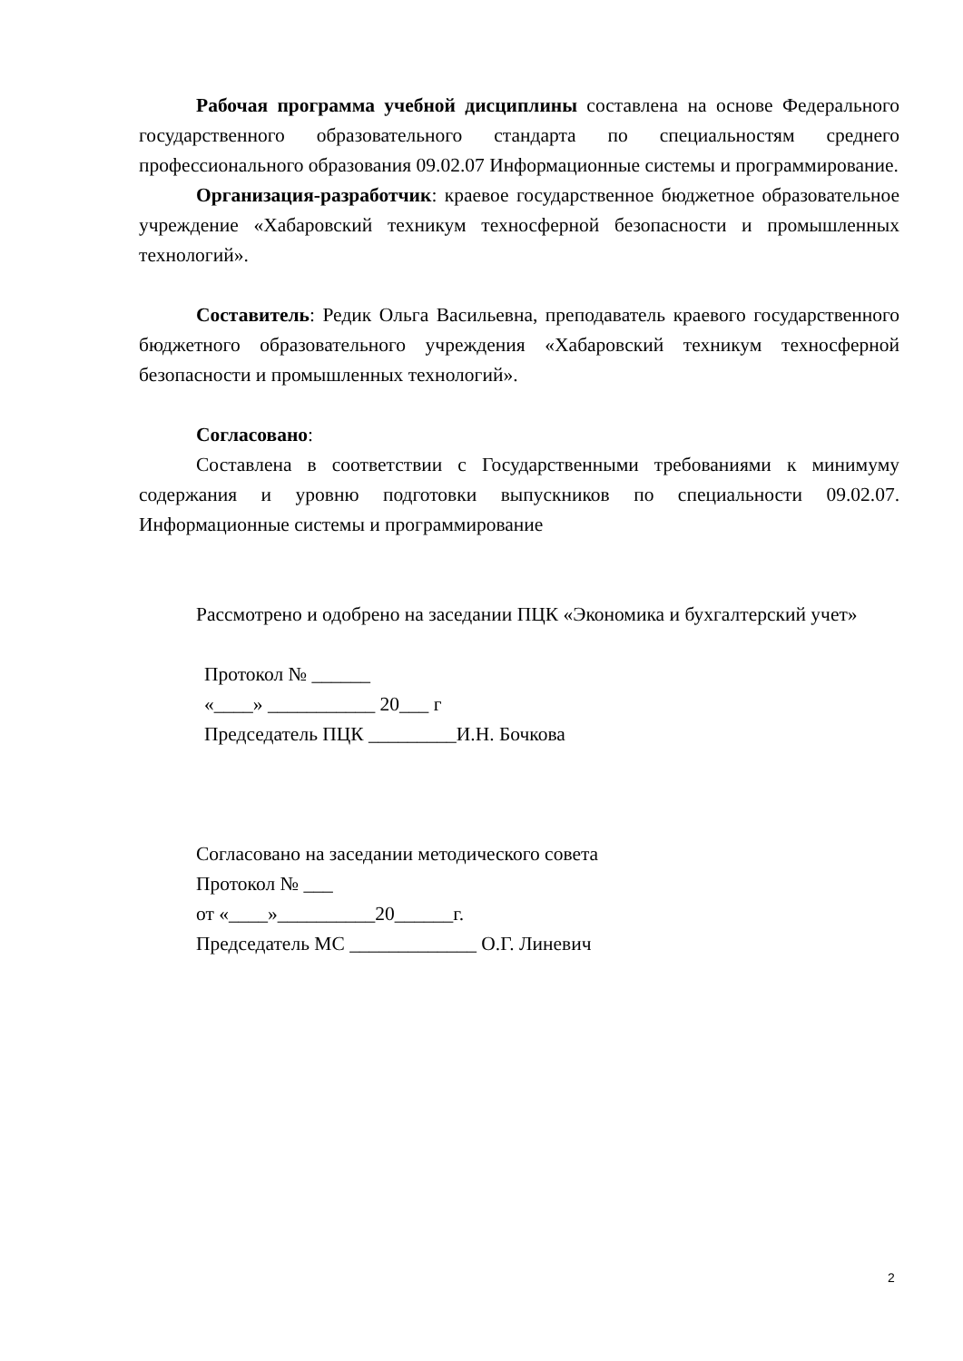Рабочая программа учебной дисциплины составлена на основе Федерального государственного образовательного стандарта по специальностям среднего профессионального образования 09.02.07 Информационные системы и программирование.
Организация-разработчик: краевое государственное бюджетное образовательное учреждение «Хабаровский техникум техносферной безопасности и промышленных технологий».
Составитель: Редик Ольга Васильевна, преподаватель краевого государственного бюджетного образовательного учреждения «Хабаровский техникум техносферной безопасности и промышленных технологий».
Согласовано:
Составлена в соответствии с Государственными требованиями к минимуму содержания и уровню подготовки выпускников по специальности 09.02.07. Информационные системы и программирование
Рассмотрено и одобрено на заседании ПЦК «Экономика и бухгалтерский учет»
Протокол № ______
«____» ___________ 20___ г
Председатель ПЦК _________И.Н. Бочкова
Согласовано на заседании методического совета
Протокол № ___
от «____»__________20______г.
Председатель МС _____________ О.Г. Линевич
2